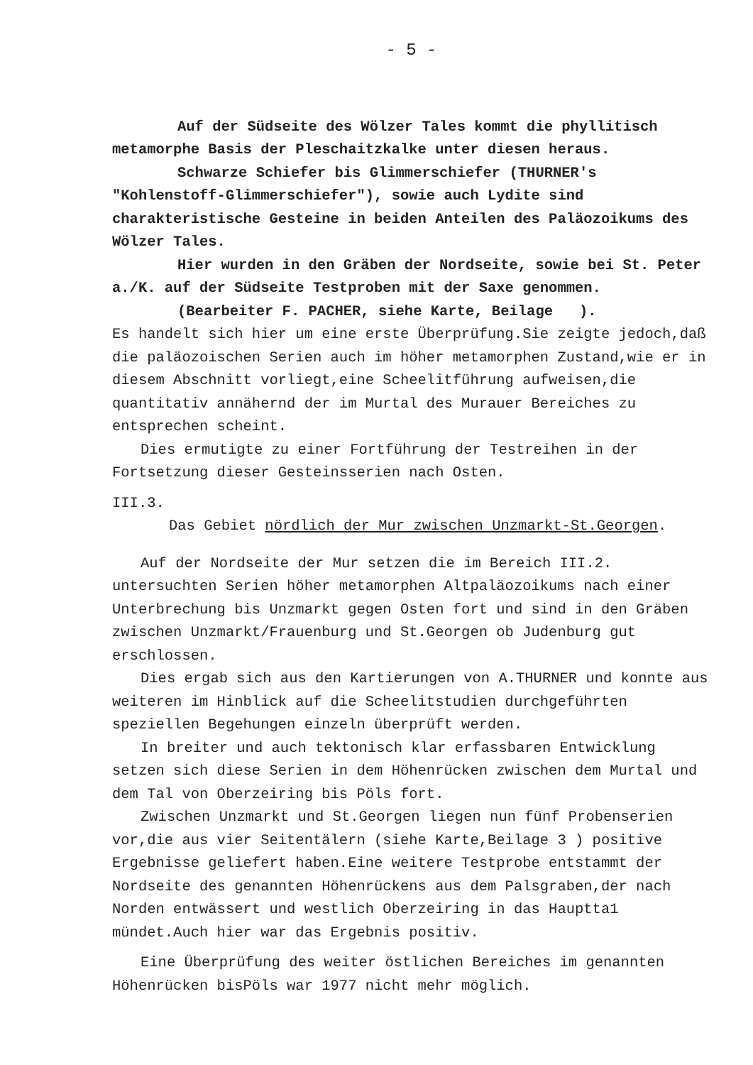- 5 -
Auf der Südseite des Wölzer Tales kommt die phyllitisch metamorphe Basis der Pleschaitzkalke unter diesen heraus.
Schwarze Schiefer bis Glimmerschiefer (THURNER's "Kohlenstoff-Glimmerschiefer"), sowie auch Lydite sind charakteristische Gesteine in beiden Anteilen des Paläozoikums des Wölzer Tales.
Hier wurden in den Gräben der Nordseite, sowie bei St. Peter a./K. auf der Südseite Testproben mit der Saxe genommen.
(Bearbeiter F. PACHER, siehe Karte, Beilage ).
Es handelt sich hier um eine erste Überprüfung.Sie zeigte jedoch,daß die paläozoischen Serien auch im höher metamorphen Zustand,wie er in diesem Abschnitt vorliegt,eine Scheelitführung aufweisen,die quantitativ annähernd der im Murtal des Murauer Bereiches zu entsprechen scheint.
Dies ermutigte zu einer Fortführung der Testreihen in der Fortsetzung dieser Gesteinsserien nach Osten.
III.3.
Das Gebiet nördlich der Mur zwischen Unzmarkt-St.Georgen.
Auf der Nordseite der Mur setzen die im Bereich III.2. untersuchten Serien höher metamorphen Altpaläozoikums nach einer Unterbrechung bis Unzmarkt gegen Osten fort und sind in den Gräben zwischen Unzmarkt/Frauenburg und St.Georgen ob Judenburg gut erschlossen.
Dies ergab sich aus den Kartierungen von A.THURNER und konnte aus weiteren im Hinblick auf die Scheelitstudien durchgeführten speziellen Begehungen einzeln überprüft werden.
In breiter und auch tektonisch klar erfassbaren Entwicklung setzen sich diese Serien in dem Höhenrücken zwischen dem Murtal und dem Tal von Oberzeiring bis Pöls fort.
Zwischen Unzmarkt und St.Georgen liegen nun fünf Probenserien vor,die aus vier Seitentälern (siehe Karte,Beilage 3 ) positive Ergebnisse geliefert haben.Eine weitere Testprobe entstammt der Nordseite des genannten Höhenrückens aus dem Palsgraben,der nach Norden entwässert und westlich Oberzeiring in das Hauptta1 mündet.Auch hier war das Ergebnis positiv.
Eine Überprüfung des weiter östlichen Bereiches im genannten Höhenrücken bisPöls war 1977 nicht mehr möglich.